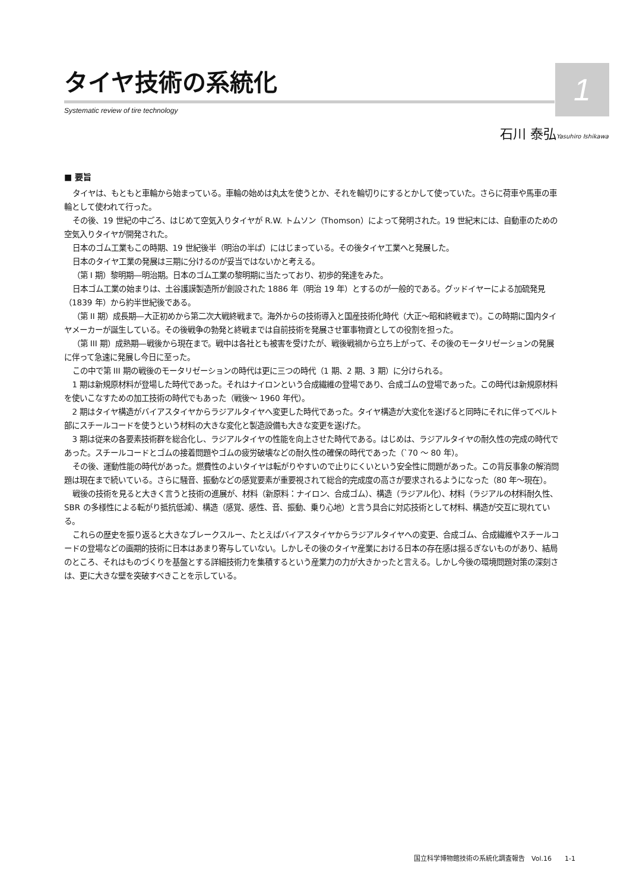1
タイヤ技術の系統化
Systematic review of tire technology
石川 泰弘Yasuhiro Ishikawa
■ 要旨
タイヤは、もともと車輪から始まっている。車輪の始めは丸太を使うとか、それを輪切りにするとかして使っていた。さらに荷車や馬車の車輪として使われて行った。
その後、19 世紀の中ごろ、はじめて空気入りタイヤが R.W. トムソン（Thomson）によって発明された。19 世紀末には、自動車のための空気入りタイヤが開発された。
日本のゴム工業もこの時期、19 世紀後半（明治の半ば）にはじまっている。その後タイヤ工業へと発展した。
日本のタイヤ工業の発展は三期に分けるのが妥当ではないかと考える。
（第 I 期）黎明期―明治期。日本のゴム工業の黎明期に当たっており、初歩的発達をみた。
日本ゴム工業の始まりは、土谷護謨製造所が創設された 1886 年（明治 19 年）とするのが一般的である。グッドイヤーによる加硫発見（1839 年）から約半世紀後である。
（第 II 期）成長期―大正初めから第二次大戦終戦まで。海外からの技術導入と国産技術化時代（大正〜昭和終戦まで）。この時期に国内タイヤメーカーが誕生している。その後戦争の勃発と終戦までは自前技術を発展させ軍事物資としての役割を担った。
（第 III 期）成熟期―戦後から現在まで。戦中は各社とも被害を受けたが、戦後戦禍から立ち上がって、その後のモータリゼーションの発展に伴って急速に発展し今日に至った。
この中で第 III 期の戦後のモータリゼーションの時代は更に三つの時代（1 期、2 期、3 期）に分けられる。
1 期は新規原材料が登場した時代であった。それはナイロンという合成繊維の登場であり、合成ゴムの登場であった。この時代は新規原材料を使いこなすための加工技術の時代でもあった（戦後〜 1960 年代）。
2 期はタイヤ構造がバイアスタイヤからラジアルタイヤへ変更した時代であった。タイヤ構造が大変化を遂げると同時にそれに伴ってベルト部にスチールコードを使うという材料の大きな変化と製造設備も大きな変更を遂げた。
3 期は従来の各要素技術群を総合化し、ラジアルタイヤの性能を向上させた時代である。はじめは、ラジアルタイヤの耐久性の完成の時代であった。スチールコードとゴムの接着問題やゴムの疲労破壊などの耐久性の確保の時代であった（`70 〜 80 年）。
その後、運動性能の時代があった。燃費性のよいタイヤは転がりやすいので止りにくいという安全性に問題があった。この背反事象の解消問題は現在まで続いている。さらに騒音、振動などの感覚要素が重要視されて総合的完成度の高さが要求されるようになった（80 年〜現在）。
戦後の技術を見ると大きく言うと技術の進展が、材料（新原料：ナイロン、合成ゴム）、構造（ラジアル化）、材料（ラジアルの材料耐久性、SBR の多様性による転がり抵抗低減）、構造（感覚、感性、音、振動、乗り心地）と言う具合に対応技術として材料、構造が交互に現れている。
これらの歴史を振り返ると大きなブレークスルー、たとえばバイアスタイヤからラジアルタイヤへの変更、合成ゴム、合成繊維やスチールコードの登場などの画期的技術に日本はあまり寄与していない。しかしその後のタイヤ産業における日本の存在感は揺るぎないものがあり、結局のところ、それはものづくりを基盤とする詳細技術力を集積するという産業力の力が大きかったと言える。しかし今後の環境問題対策の深刻さは、更に大きな壁を突破すべきことを示している。
国立科学博物館技術の系統化調査報告　Vol.16　　1-1